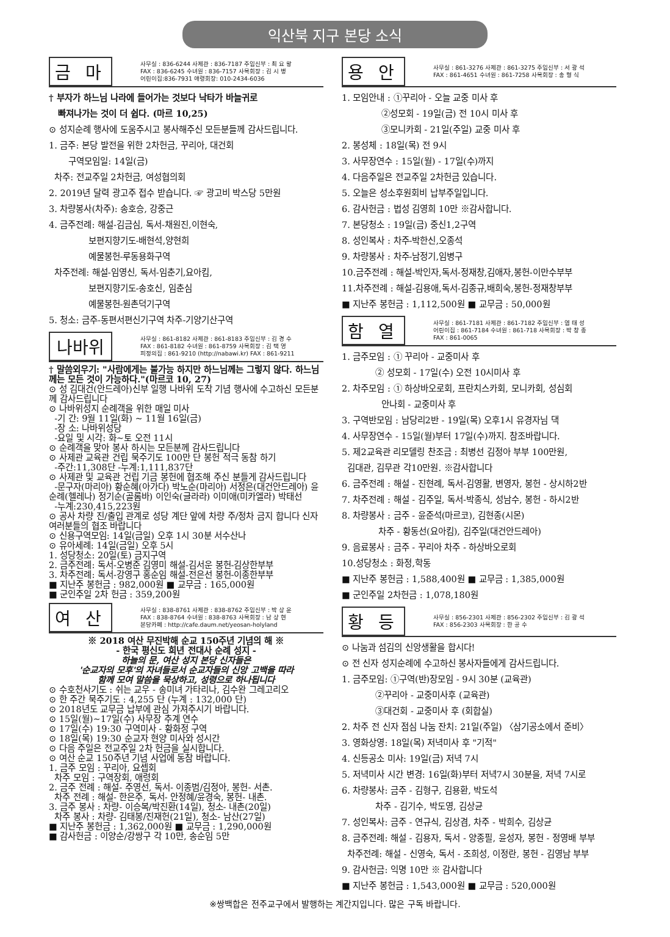익산북 지구 본당 소식
금 마
사무실 : 836-6244 사제관 : 836-7187 주임신부 : 최 요 왕
FAX : 836-6245 수녀원 : 836-7157 사목회장 : 김 시 병
어린이집:836-7931 애령회장: 010-2434-6036
† 부자가 하느님 나라에 들어가는 것보다 낙타가 바늘귀로
빠져나가는 것이 더 쉽다. (마르 10,25)
⊙ 성지순례 행사에 도움주시고 봉사해주신 모든분들께 감사드립니다.
1. 금주: 본당 발전을 위한 2차헌금, 꾸리아, 대건회
구역모임일: 14일(금)
차주: 전교주일 2차헌금, 여성협의회
2. 2019년 달력 광고주 접수 받습니다. ☞ 광고비 박스당 5만원
3. 차량봉사(차주): 송호승, 강중근
4. 금주전례: 해설-김금심, 독서-채원진,이현숙,
보편지향기도-배현석,양현희
예물봉헌-루동용화구역
차주전례: 해설-임영신, 독서-임춘기,요아킴,
보편지향기도-송호신, 임춘심
예물봉헌-원촌덕기구역
5. 청소: 금주-동편서편신기구역 차주-기양기산구역
나바위
사무실 : 861-8182 사제관 : 861-8183 주임신부 : 김 경 수
FAX : 861-8182 수녀원 : 861-8759 사목회장 : 김 택 영
피정의집 : 861-9210 (http://nabawi.kr) FAX : 861-9211
† 말씀외우기: "사람에게는 불가능 하지만 하느님께는 그렇지 않다. 하느님께는 모든 것이 가능하다."(마르코 10, 27)
⊙ 성 김대건(안드레아)신부 일행 나바위 도착 기념 행사에 수고하신 모든분께 감사드립니다
⊙ 나바위성지 순례객을 위한 매일 미사
-기 간: 9월 11일(화) ~ 11월 16일(금)
-장 소: 나바위성당
-요일 및 시각: 화~토 오전 11시
⊙ 순례객을 맞아 봉사 하시는 모든분께 감사드립니다
⊙ 사제관 교육관 건립 묵주기도 100만 단 봉헌 적극 동참 하기
-주간:11,308단 -누계:1,111,837단
⊙ 사제관 및 교육관 건립 기금 봉헌에 협조해 주신 분들게 감사드립니다
-문구자(마리아) 황순혜(아가다) 박노순(마리아) 서정은(대건안드레아) 윤순례(헬레나) 정기순(골롬바) 이인숙(글라라) 이미애(미카엘라) 박태선
-누계:230,415,223원
⊙ 공사 차량 진/출입 관계로 성당 계단 앞에 차량 주/정차 금지 합니다 신자 여러분들의 협조 바랍니다
⊙ 신용구역모임: 14일(금일) 오후 1시 30분 서수산나
⊙ 유아세례: 14일(금일) 오후 5시
1. 성당청소: 20일(토) 금지구역
2. 금주전례: 독서-오병준 김영미 해설-김서운 봉헌-김상한부부
3. 차주전례: 독서-강영구 홍순임 해설-전은선 봉헌-이종한부부
■ 지난주 봉헌금 : 982,000원 ■ 교무금 : 165,000원
■ 군인주일 2차 헌금 : 359,200원
여 산
사무실 : 838-8761 사제관 : 838-8762 주임신부 : 박 상 운
FAX : 838-8764 수녀원 : 838-8763 사목회장 : 남 상 현
본당카페 : http://cafe.daum.net/yeosan-holyland
※ 2018 여산 무진박해 순교 150주년 기념의 해 ※
- 한국 평신도 희년 전대사 순례 성지 -
하늘의 문, 여산 성지 본당 신자들은
'순교자의 모후'의 자녀들로서 순교자들의 신앙 고백을 따라
함께 모여 말씀을 묵상하고, 성령으로 하나됩니다
⊙ 수호천사기도 : 쉬는 교우 - 송미녀 가타리나, 김수완 그레고리오
⊙ 한 주간 묵주기도 : 4,255 단 (누계 : 132,000 단)
⊙ 2018년도 교무금 납부에 관심 가져주시기 바랍니다.
⊙ 15일(월)~17일(수) 사무장 추계 연수
⊙ 17일(수) 19:30 구역미사 - 황화정 구역
⊙ 18일(목) 19:30 순교자 현양 미사와 성시간
⊙ 다음 주일은 전교주일 2차 헌금을 실시합니다.
⊙ 여산 순교 150주년 기념 사업에 동참 바랍니다.
1. 금주 모임 : 꾸리아, 요셉회
차주 모임 : 구역장회, 애령회
2. 금주 전례 : 해설- 주영선, 독서- 이종범/김정아, 봉헌- 서촌.
차주 전례 : 해설- 한은주, 독서- 안정혜/윤경숙, 봉헌- 내촌.
3. 금주 봉사 : 차량- 이승복/박진환(14일), 청소- 내촌(20일)
차주 봉사 : 차량- 김태봉/진재헌(21일), 청소- 남산(27일)
■ 지난주 봉헌금 : 1,362,000원 ■ 교무금 : 1,290,000원
■ 감사헌금 : 이양순/강쌍구 각 10만, 송순임 5만
용 안
사무실 : 861-3276 사제관 : 861-3275 주임신부 : 서 광 석
FAX : 861-4651 수녀원 : 861-7258 사목회장 : 송 형 식
1. 모임안내 : ①꾸리아 - 오늘 교중 미사 후
②성모회 - 19일(금) 전 10시 미사 후
③모니카회 - 21일(주일) 교중 미사 후
2. 봉성체 : 18일(목) 전 9시
3. 사무장연수 : 15일(월) - 17일(수)까지
4. 다음주일은 전교주일 2차헌금 있습니다.
5. 오늘은 성소후원회비 납부주일입니다.
6. 감사헌금 : 법성 김영희 10만 ※감사합니다.
7. 본당청소 : 19일(금) 중신1,2구역
8. 성인복사 : 차주-박한신,오종석
9. 차량봉사 : 차주-남정기,임병구
10.금주전례 : 해설-박인자,독서-정재창,김애자,봉헌-이만수부부
11.차주전례 : 해설-김용애,독서-김종규,배희숙,봉헌-정재창부부
■ 지난주 봉헌금 : 1,112,500원 ■ 교무금 : 50,000원
함 열
사무실 : 861-7181 사제관 : 861-7182 주임신부 : 염 태 성
어린이집 : 861-7184 수녀원 : 861-718 사목회장 : 박 창 종
FAX : 861-0065
1. 금주모임 : ① 꾸리아 - 교중미사 후
② 성모회 - 17일(수) 오전 10시미사 후
2. 차주모임 : ① 하상바오로회, 프란치스카회, 모니카회, 성심회
안나회 - 교중미사 후
3. 구역반모임 : 남당리2반 - 19일(목) 오후1시 유경자님 댁
4. 사무장연수 - 15일(월)부터 17일(수)까지. 참조바랍니다.
5. 제2교육관 리모델링 찬조금 : 최병선 김정아 부부 100만원,
김대관, 김무관 각10만원. ※감사합니다
6. 금주전례 : 해설 - 진현례, 독서-김영활, 변영자, 봉헌 - 상시하2반
7. 차주전례 : 해설 - 김주일, 독서-박종식, 성남수, 봉헌 - 하시2반
8. 차량봉사 : 금주 - 윤준석(마르코), 김현종(시몬)
차주 - 황동선(요아킴), 김주일(대건안드레아)
9. 음료봉사 : 금주 - 꾸리아 차주 - 하상바오로회
10.성당청소 : 화정,학동
■ 지난주 봉헌금 : 1,588,400원 ■ 교무금 : 1,385,000원
■ 군인주일 2차헌금 : 1,078,180원
황 등
사무실 : 856-2301 사제관 : 856-2302 주임신부 : 김 광 석
FAX : 856-2303 사목회장 : 한 공 수
⊙ 나눔과 섬김의 신앙생활을 합시다!
⊙ 전 신자 성지순례에 수고하신 봉사자들에게 감사드립니다.
1. 금주모임: ①구역(반)장모임 - 9시 30분 (교육관)
②꾸리아 - 교중미사후 (교육관)
③대건회 - 교중미사 후 (회합실)
2. 차주 전 신자 점심 나눔 잔치: 21일(주일) 〈삼기공소에서 준비〉
3. 영화상영: 18일(목) 저녁미사 후 "기적"
4. 신등공소 미사: 19일(금) 저녁 7시
5. 저녁미사 시간 변경: 16일(화)부터 저녁7시 30분을, 저녁 7시로
6. 차량봉사: 금주 - 김형구, 김용환, 박도석
차주 - 김기수, 박도영, 김상균
7. 성인복사: 금주 - 연규식, 김상겸, 차주 - 박희수, 김상균
8. 금주전례: 해설 - 김용자, 독서 - 양종필, 윤성자, 봉헌 - 정영배 부부
차주전례: 해설 - 신영숙, 독서 - 조희성, 이정란, 봉헌 - 김영남 부부
9. 감사헌금: 익명 10만 ※ 감사합니다
■ 지난주 봉헌금 : 1,543,000원 ■ 교무금 : 520,000원
※쌍백합은 전주교구에서 발행하는 계간지입니다. 많은 구독 바랍니다.